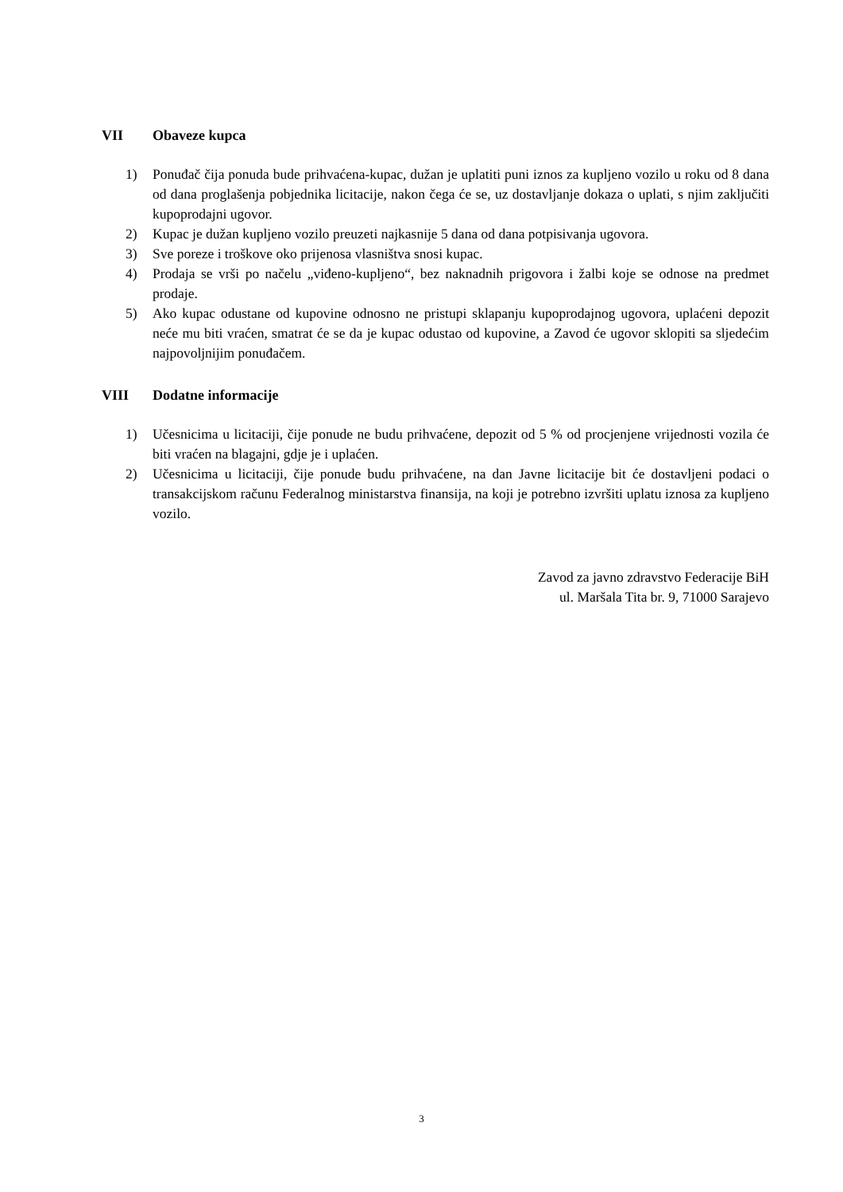VII Obaveze kupca
1) Ponuđač čija ponuda bude prihvaćena-kupac, dužan je uplatiti puni iznos za kupljeno vozilo u roku od 8 dana od dana proglašenja pobjednika licitacije, nakon čega će se, uz dostavljanje dokaza o uplati, s njim zaključiti kupoprodajni ugovor.
2) Kupac je dužan kupljeno vozilo preuzeti najkasnije 5 dana od dana potpisivanja ugovora.
3) Sve poreze i troškove oko prijenosa vlasništva snosi kupac.
4) Prodaja se vrši po načelu „viđeno-kupljeno“, bez naknadnih prigovora i žalbi koje se odnose na predmet prodaje.
5) Ako kupac odustane od kupovine odnosno ne pristupi sklapanju kupoprodajnog ugovora, uplaćeni depozit neće mu biti vraćen, smatrat će se da je kupac odustao od kupovine, a Zavod će ugovor sklopiti sa sljedećim najpovoljnijim ponuđačem.
VIII Dodatne informacije
1) Učesnicima u licitaciji, čije ponude ne budu prihvaćene, depozit od 5 % od procjenjene vrijednosti vozila će biti vraćen na blagajni, gdje je i uplaćen.
2) Učesnicima u licitaciji, čije ponude budu prihvaćene, na dan Javne licitacije bit će dostavljeni podaci o transakcijskom računu Federalnog ministarstva finansija, na koji je potrebno izvršiti uplatu iznosa za kupljeno vozilo.
Zavod za javno zdravstvo Federacije BiH
ul. Maršala Tita br. 9, 71000 Sarajevo
3